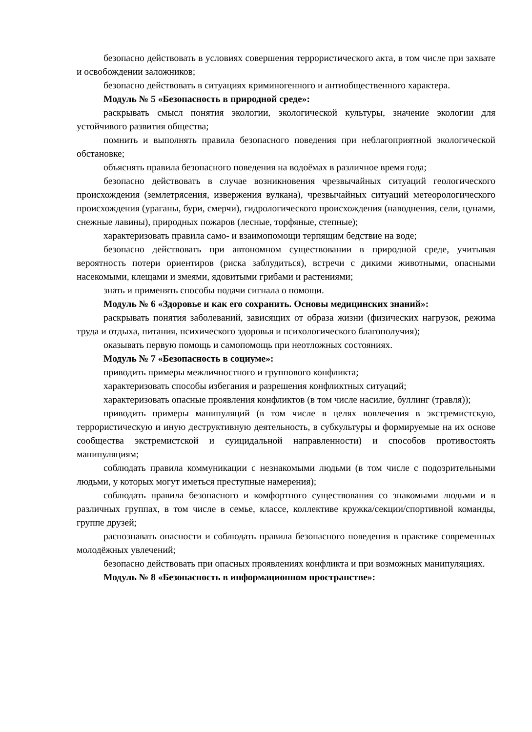безопасно действовать в условиях совершения террористического акта, в том числе при захвате и освобождении заложников;
безопасно действовать в ситуациях криминогенного и антиобщественного характера.
Модуль № 5 «Безопасность в природной среде»:
раскрывать смысл понятия экологии, экологической культуры, значение экологии для устойчивого развития общества;
помнить и выполнять правила безопасного поведения при неблагоприятной экологической обстановке;
объяснять правила безопасного поведения на водоёмах в различное время года;
безопасно действовать в случае возникновения чрезвычайных ситуаций геологического происхождения (землетрясения, извержения вулкана), чрезвычайных ситуаций метеорологического происхождения (ураганы, бури, смерчи), гидрологического происхождения (наводнения, сели, цунами, снежные лавины), природных пожаров (лесные, торфяные, степные);
характеризовать правила само- и взаимопомощи терпящим бедствие на воде;
безопасно действовать при автономном существовании в природной среде, учитывая вероятность потери ориентиров (риска заблудиться), встречи с дикими животными, опасными насекомыми, клещами и змеями, ядовитыми грибами и растениями;
знать и применять способы подачи сигнала о помощи.
Модуль № 6 «Здоровье и как его сохранить. Основы медицинских знаний»:
раскрывать понятия заболеваний, зависящих от образа жизни (физических нагрузок, режима труда и отдыха, питания, психического здоровья и психологического благополучия);
оказывать первую помощь и самопомощь при неотложных состояниях.
Модуль № 7 «Безопасность в социуме»:
приводить примеры межличностного и группового конфликта;
характеризовать способы избегания и разрешения конфликтных ситуаций;
характеризовать опасные проявления конфликтов (в том числе насилие, буллинг (травля));
приводить примеры манипуляций (в том числе в целях вовлечения в экстремистскую, террористическую и иную деструктивную деятельность, в субкультуры и формируемые на их основе сообщества экстремистской и суицидальной направленности) и способов противостоять манипуляциям;
соблюдать правила коммуникации с незнакомыми людьми (в том числе с подозрительными людьми, у которых могут иметься преступные намерения);
соблюдать правила безопасного и комфортного существования со знакомыми людьми и в различных группах, в том числе в семье, классе, коллективе кружка/секции/спортивной команды, группе друзей;
распознавать опасности и соблюдать правила безопасного поведения в практике современных молодёжных увлечений;
безопасно действовать при опасных проявлениях конфликта и при возможных манипуляциях.
Модуль № 8 «Безопасность в информационном пространстве»: